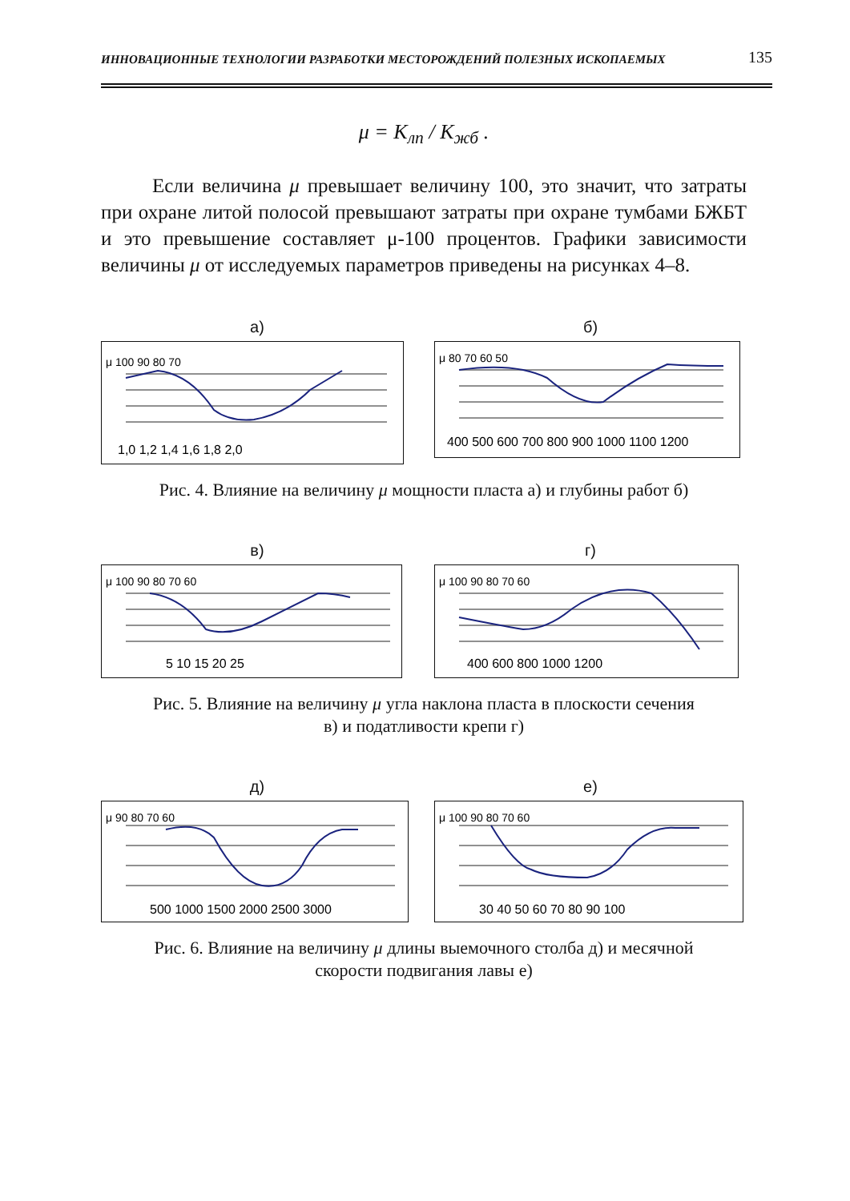ИННОВАЦИОННЫЕ ТЕХНОЛОГИИ РАЗРАБОТКИ МЕСТОРОЖДЕНИЙ ПОЛЕЗНЫХ ИСКОПАЕМЫХ 135
μ = K<sub>лп</sub> / K<sub>жб</sub> .
Если величина μ превышает величину 100, это значит, что затраты при охране литой полосой превышают затраты при охране тумбами БЖБТ и это превышение составляет μ-100 процентов. Графики зависимости величины μ от исследуемых параметров приведены на рисунках 4–8.
а)
μ 100 90 80 70
1,0 1,2 1,4 1,6 1,8 2,0
б)
μ 80 70 60 50
400 500 600 700 800 900 1000 1100 1200
Рис. 4. Влияние на величину μ мощности пласта а) и глубины работ б)
в)
μ 100 90 80 70 60
5 10 15 20 25
г)
μ 100 90 80 70 60
400 600 800 1000 1200
Рис. 5. Влияние на величину μ угла наклона пласта в плоскости сечения
в) и податливости крепи г)
д)
μ 90 80 70 60
500 1000 1500 2000 2500 3000
е)
μ 100 90 80 70 60
30 40 50 60 70 80 90 100
Рис. 6. Влияние на величину μ длины выемочного столба д) и месячной
скорости подвигания лавы е)